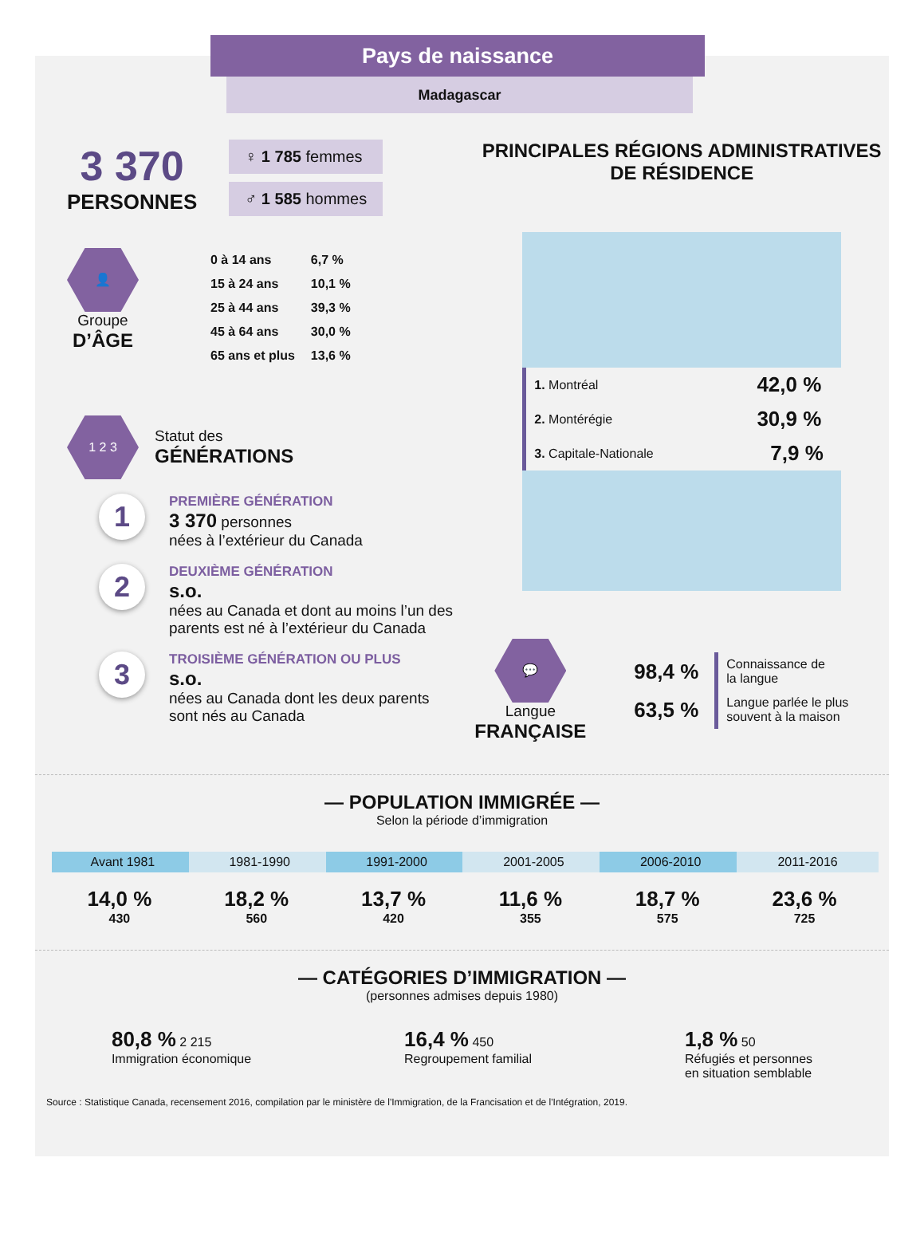Pays de naissance
Madagascar
3 370
PERSONNES
♀ 1 785 femmes
♂ 1 585 hommes
👤
Groupe
D’ÂGE
| 0 à 14 ans | 6,7 % |
| 15 à 24 ans | 10,1 % |
| 25 à 44 ans | 39,3 % |
| 45 à 64 ans | 30,0 % |
| 65 ans et plus | 13,6 % |
1 2 3
Statut des
GÉNÉRATIONS
1
PREMIÈRE GÉNÉRATION
3 370 personnes
nées à l’extérieur du Canada
2
DEUXIÈME GÉNÉRATION
s.o.
nées au Canada et dont au moins l’un des parents est né à l’extérieur du Canada
3
TROISIÈME GÉNÉRATION OU PLUS
s.o.
nées au Canada dont les deux parents sont nés au Canada
PRINCIPALES RÉGIONS ADMINISTRATIVES
DE RÉSIDENCE
| 1. Montréal | 42,0 % |
| 2. Montérégie | 30,9 % |
| 3. Capitale-Nationale | 7,9 % |
💬
Langue
FRANÇAISE
| 98,4 % | Connaissance de la langue |
| 63,5 % | Langue parlée le plus souvent à la maison |
— POPULATION IMMIGRÉE —
Selon la période d’immigration
Avant 1981
14,0 %
430
1981-1990
18,2 %
560
1991-2000
13,7 %
420
2001-2005
11,6 %
355
2006-2010
18,7 %
575
2011-2016
23,6 %
725
— CATÉGORIES D’IMMIGRATION —
(personnes admises depuis 1980)
80,8 % 2 215
Immigration économique
16,4 % 450
Regroupement familial
1,8 % 50
Réfugiés et personnes
en situation semblable
Source : Statistique Canada, recensement 2016, compilation par le ministère de l'Immigration, de la Francisation et de l'Intégration, 2019.